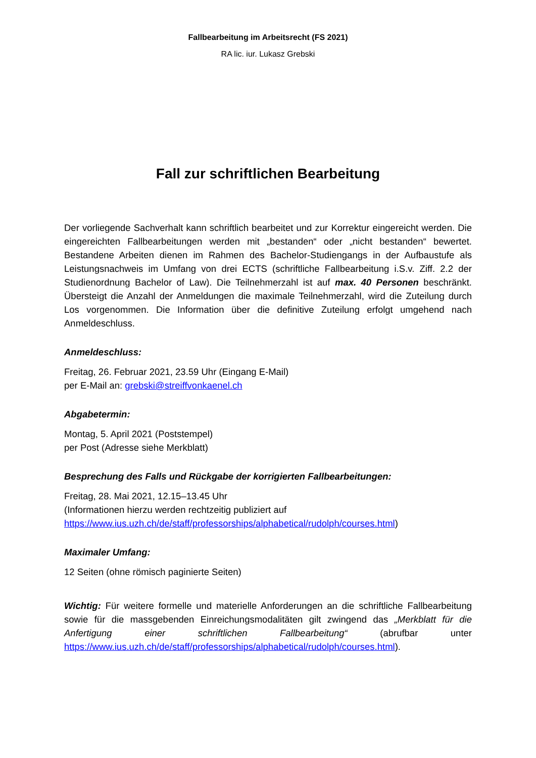Fallbearbeitung im Arbeitsrecht (FS 2021)
RA lic. iur. Lukasz Grebski
Fall zur schriftlichen Bearbeitung
Der vorliegende Sachverhalt kann schriftlich bearbeitet und zur Korrektur eingereicht werden. Die eingereichten Fallbearbeitungen werden mit „bestanden“ oder „nicht bestanden“ bewertet. Bestandene Arbeiten dienen im Rahmen des Bachelor-Studiengangs in der Aufbaustufe als Leistungsnachweis im Umfang von drei ECTS (schriftliche Fallbearbeitung i.S.v. Ziff. 2.2 der Studienordnung Bachelor of Law). Die Teilnehmerzahl ist auf max. 40 Personen beschränkt. Übersteigt die Anzahl der Anmeldungen die maximale Teilnehmerzahl, wird die Zuteilung durch Los vorgenommen. Die Information über die definitive Zuteilung erfolgt umgehend nach Anmeldeschluss.
Anmeldeschluss:
Freitag, 26. Februar 2021, 23.59 Uhr (Eingang E-Mail)
per E-Mail an: grebski@streiffvonkaenel.ch
Abgabetermin:
Montag, 5. April 2021 (Poststempel)
per Post (Adresse siehe Merkblatt)
Besprechung des Falls und Rückgabe der korrigierten Fallbearbeitungen:
Freitag, 28. Mai 2021, 12.15–13.45 Uhr
(Informationen hierzu werden rechtzeitig publiziert auf
https://www.ius.uzh.ch/de/staff/professorships/alphabetical/rudolph/courses.html)
Maximaler Umfang:
12 Seiten (ohne römisch paginierte Seiten)
Wichtig: Für weitere formelle und materielle Anforderungen an die schriftliche Fallbearbeitung sowie für die massgebenden Einreichungsmodalitäten gilt zwingend das „Merkblatt für die Anfertigung einer schriftlichen Fallbearbeitung“ (abrufbar unter https://www.ius.uzh.ch/de/staff/professorships/alphabetical/rudolph/courses.html).